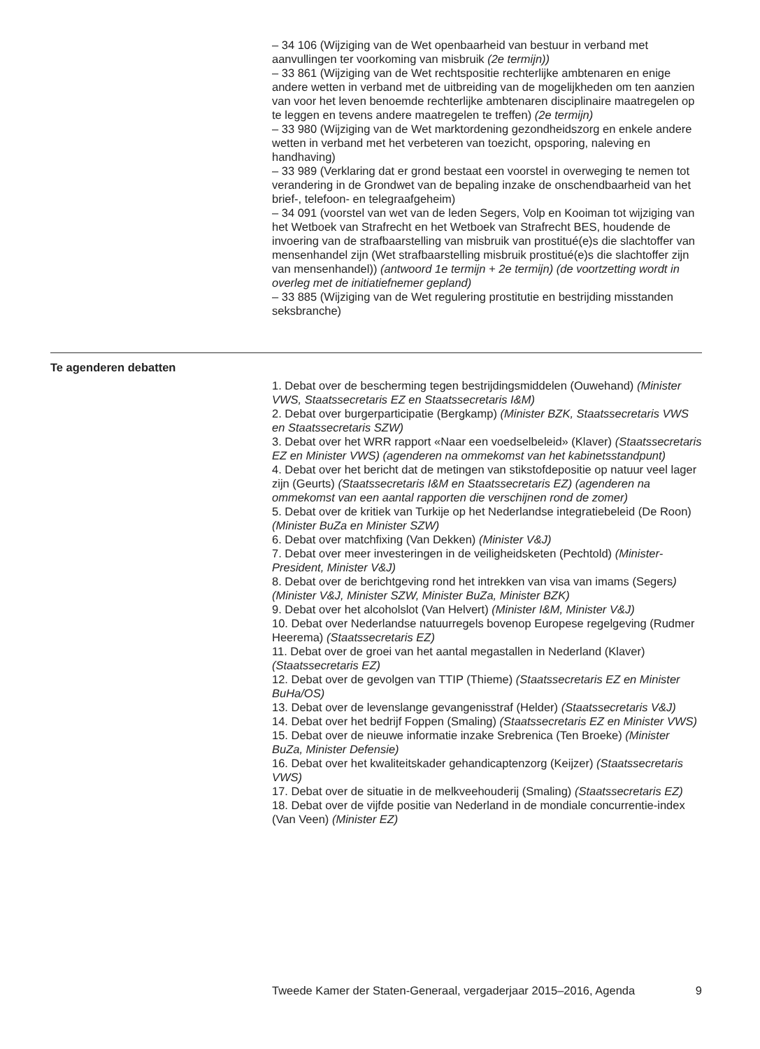– 34 106 (Wijziging van de Wet openbaarheid van bestuur in verband met aanvullingen ter voorkoming van misbruik (2e termijn))
– 33 861 (Wijziging van de Wet rechtspositie rechterlijke ambtenaren en enige andere wetten in verband met de uitbreiding van de mogelijkheden om ten aanzien van voor het leven benoemde rechterlijke ambtenaren disciplinaire maatregelen op te leggen en tevens andere maatregelen te treffen) (2e termijn)
– 33 980 (Wijziging van de Wet marktordening gezondheidszorg en enkele andere wetten in verband met het verbeteren van toezicht, opsporing, naleving en handhaving)
– 33 989 (Verklaring dat er grond bestaat een voorstel in overweging te nemen tot verandering in de Grondwet van de bepaling inzake de onschendbaarheid van het brief-, telefoon- en telegraafgeheim)
– 34 091 (voorstel van wet van de leden Segers, Volp en Kooiman tot wijziging van het Wetboek van Strafrecht en het Wetboek van Strafrecht BES, houdende de invoering van de strafbaarstelling van misbruik van prostitué(e)s die slachtoffer van mensenhandel zijn (Wet strafbaarstelling misbruik prostitué(e)s die slachtoffer zijn van mensenhandel)) (antwoord 1e termijn + 2e termijn) (de voortzetting wordt in overleg met de initiatiefnemer gepland)
– 33 885 (Wijziging van de Wet regulering prostitutie en bestrijding misstanden seksbranche)
Te agenderen debatten
1. Debat over de bescherming tegen bestrijdingsmiddelen (Ouwehand) (Minister VWS, Staatssecretaris EZ en Staatssecretaris I&M)
2. Debat over burgerparticipatie (Bergkamp) (Minister BZK, Staatssecretaris VWS en Staatssecretaris SZW)
3. Debat over het WRR rapport «Naar een voedselbeleid» (Klaver) (Staatssecretaris EZ en Minister VWS) (agenderen na ommekomst van het kabinetsstandpunt)
4. Debat over het bericht dat de metingen van stikstofdepositie op natuur veel lager zijn (Geurts) (Staatssecretaris I&M en Staatssecretaris EZ) (agenderen na ommekomst van een aantal rapporten die verschijnen rond de zomer)
5. Debat over de kritiek van Turkije op het Nederlandse integratiebeleid (De Roon) (Minister BuZa en Minister SZW)
6. Debat over matchfixing (Van Dekken) (Minister V&J)
7. Debat over meer investeringen in de veiligheidsketen (Pechtold) (Minister-President, Minister V&J)
8. Debat over de berichtgeving rond het intrekken van visa van imams (Segers) (Minister V&J, Minister SZW, Minister BuZa, Minister BZK)
9. Debat over het alcoholslot (Van Helvert) (Minister I&M, Minister V&J)
10. Debat over Nederlandse natuurregels bovenop Europese regelgeving (Rudmer Heerema) (Staatssecretaris EZ)
11. Debat over de groei van het aantal megastallen in Nederland (Klaver) (Staatssecretaris EZ)
12. Debat over de gevolgen van TTIP (Thieme) (Staatssecretaris EZ en Minister BuHa/OS)
13. Debat over de levenslange gevangenisstraf (Helder) (Staatssecretaris V&J)
14. Debat over het bedrijf Foppen (Smaling) (Staatssecretaris EZ en Minister VWS)
15. Debat over de nieuwe informatie inzake Srebrenica (Ten Broeke) (Minister BuZa, Minister Defensie)
16. Debat over het kwaliteitskader gehandicaptenzorg (Keijzer) (Staatssecretaris VWS)
17. Debat over de situatie in de melkveehouderij (Smaling) (Staatssecretaris EZ)
18. Debat over de vijfde positie van Nederland in de mondiale concurrentie-index (Van Veen) (Minister EZ)
Tweede Kamer der Staten-Generaal, vergaderjaar 2015–2016, Agenda 9